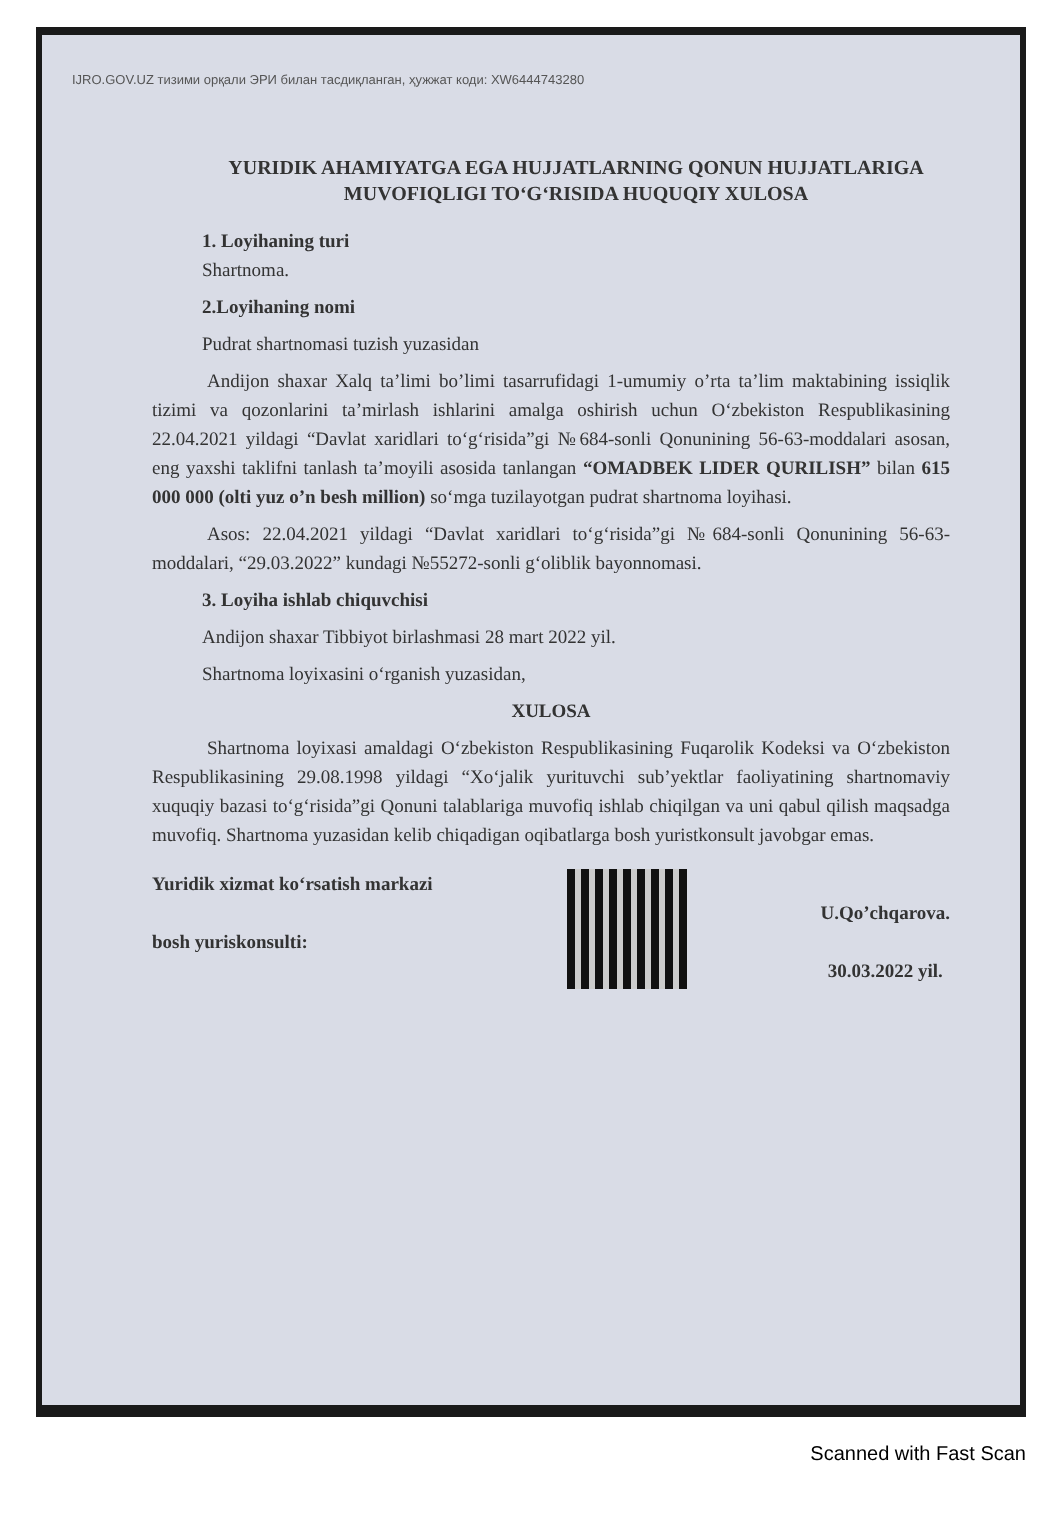IJRO.GOV.UZ тизими орқали ЭРИ билан тасдиқланган, ҳужжат коди: XW6444743280
YURIDIK AHAMIYATGA EGA HUJJATLARNING QONUN HUJJATLARIGA MUVOFIQLIGI TO‘G‘RISIDA HUQUQIY XULOSA
1. Loyihaning turi
Shartnoma.
2.Loyihaning nomi
Pudrat shartnomasi tuzish yuzasidan
Andijon shaxar Xalq ta’limi bo’limi tasarrufidagi 1-umumiy o’rta ta’lim maktabining issiqlik tizimi va qozonlarini ta’mirlash ishlarini amalga oshirish uchun O‘zbekiston Respublikasining 22.04.2021 yildagi “Davlat xaridlari to‘g‘risida”gi №684-sonli Qonunining 56-63-moddalari asosan, eng yaxshi taklifni tanlash ta’moyili asosida tanlangan “OMADBEK LIDER QURILISH” bilan 615 000 000 (olti yuz o’n besh million) so‘mga tuzilayotgan pudrat shartnoma loyihasi.
Asos: 22.04.2021 yildagi “Davlat xaridlari to‘g‘risida”gi №684-sonli Qonunining 56-63-moddalari, “29.03.2022” kundagi №55272-sonli g‘oliblik bayonnomasi.
3. Loyiha ishlab chiquvchisi
Andijon shaxar Tibbiyot birlashmasi 28 mart 2022 yil.
Shartnoma loyixasini o‘rganish yuzasidan,
XULOSA
Shartnoma loyixasi amaldagi O‘zbekiston Respublikasining Fuqarolik Kodeksi va O‘zbekiston Respublikasining 29.08.1998 yildagi “Xo‘jalik yurituvchi sub’yektlar faoliyatining shartnomaviy xuquqiy bazasi to‘g‘risida”gi Qonuni talablariga muvofiq ishlab chiqilgan va uni qabul qilish maqsadga muvofiq. Shartnoma yuzasidan kelib chiqadigan oqibatlarga bosh yuristkonsult javobgar emas.
Yuridik xizmat ko‘rsatish markazi
bosh yuriskonsulti:
U.Qo’chqarova.
30.03.2022 yil.
Scanned with Fast Scan